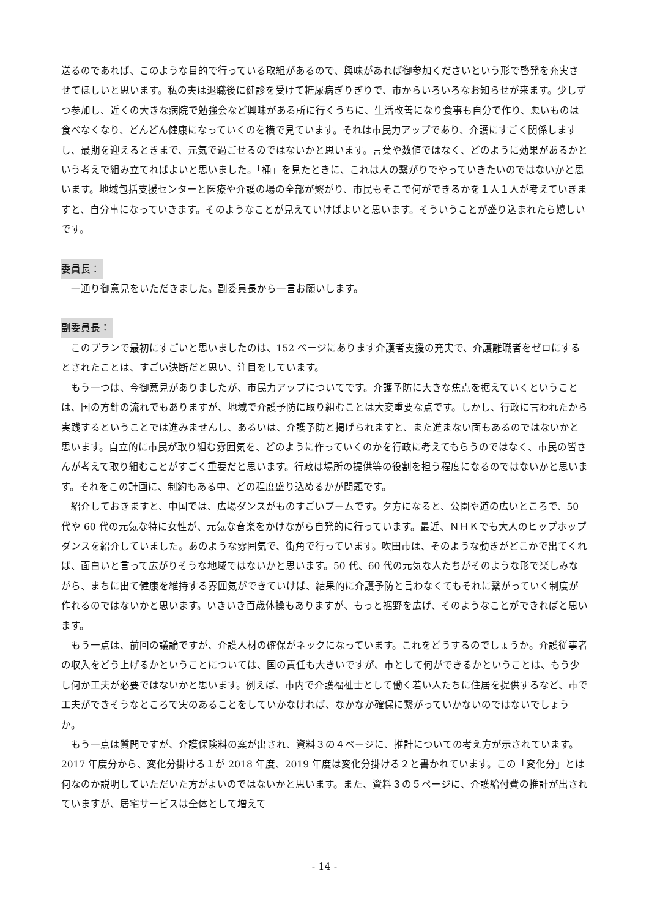送るのであれば、このような目的で行っている取組があるので、興味があれば御参加くださいという形で啓発を充実させてほしいと思います。私の夫は退職後に健診を受けて糖尿病ぎりぎりで、市からいろいろなお知らせが来ます。少しずつ参加し、近くの大きな病院で勉強会など興味がある所に行くうちに、生活改善になり食事も自分で作り、悪いものは食べなくなり、どんどん健康になっていくのを横で見ています。それは市民力アップであり、介護にすごく関係しますし、最期を迎えるときまで、元気で過ごせるのではないかと思います。言葉や数値ではなく、どのように効果があるかという考えで組み立てればよいと思いました。「桶」を見たときに、これは人の繋がりでやっていきたいのではないかと思います。地域包括支援センターと医療や介護の場の全部が繋がり、市民もそこで何ができるかを１人１人が考えていきますと、自分事になっていきます。そのようなことが見えていけばよいと思います。そういうことが盛り込まれたら嬉しいです。
委員長：
一通り御意見をいただきました。副委員長から一言お願いします。
副委員長：
このプランで最初にすごいと思いましたのは、152 ページにあります介護者支援の充実で、介護離職者をゼロにするとされたことは、すごい決断だと思い、注目をしています。
もう一つは、今御意見がありましたが、市民力アップについてです。介護予防に大きな焦点を据えていくということは、国の方針の流れでもありますが、地域で介護予防に取り組むことは大変重要な点です。しかし、行政に言われたから実践するということでは進みませんし、あるいは、介護予防と掲げられますと、また進まない面もあるのではないかと思います。自立的に市民が取り組む雰囲気を、どのように作っていくのかを行政に考えてもらうのではなく、市民の皆さんが考えて取り組むことがすごく重要だと思います。行政は場所の提供等の役割を担う程度になるのではないかと思います。それをこの計画に、制約もある中、どの程度盛り込めるかが問題です。
紹介しておきますと、中国では、広場ダンスがものすごいブームです。夕方になると、公園や道の広いところで、50 代や 60 代の元気な特に女性が、元気な音楽をかけながら自発的に行っています。最近、ＮＨＫでも大人のヒップホップダンスを紹介していました。あのような雰囲気で、街角で行っています。吹田市は、そのような動きがどこかで出てくれば、面白いと言って広がりそうな地域ではないかと思います。50 代、60 代の元気な人たちがそのような形で楽しみながら、まちに出て健康を維持する雰囲気ができていけば、結果的に介護予防と言わなくてもそれに繋がっていく制度が作れるのではないかと思います。いきいき百歳体操もありますが、もっと裾野を広げ、そのようなことができればと思います。
もう一点は、前回の議論ですが、介護人材の確保がネックになっています。これをどうするのでしょうか。介護従事者の収入をどう上げるかということについては、国の責任も大きいですが、市として何ができるかということは、もう少し何か工夫が必要ではないかと思います。例えば、市内で介護福祉士として働く若い人たちに住居を提供するなど、市で工夫ができそうなところで実のあることをしていかなければ、なかなか確保に繋がっていかないのではないでしょうか。
もう一点は質問ですが、介護保険料の案が出され、資料３の４ページに、推計についての考え方が示されています。2017 年度分から、変化分掛ける１が 2018 年度、2019 年度は変化分掛ける２と書かれています。この「変化分」とは何なのか説明していただいた方がよいのではないかと思います。また、資料３の５ページに、介護給付費の推計が出されていますが、居宅サービスは全体として増えて
- 14 -